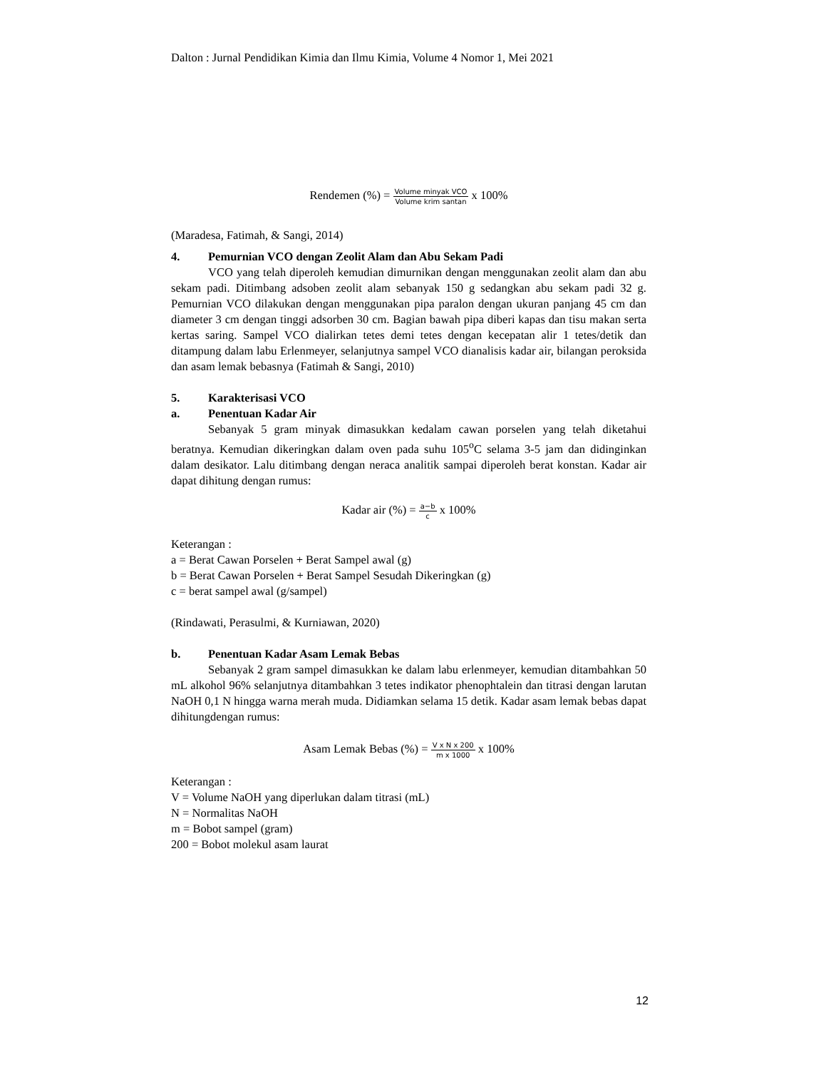Dalton : Jurnal Pendidikan Kimia dan Ilmu Kimia, Volume 4 Nomor 1, Mei 2021
Rendemen (%) = Volume minyak VCO Volume krim santan x 100%
(Maradesa, Fatimah, & Sangi, 2014)
4. Pemurnian VCO dengan Zeolit Alam dan Abu Sekam Padi
VCO yang telah diperoleh kemudian dimurnikan dengan menggunakan zeolit alam dan abu sekam padi. Ditimbang adsoben zeolit alam sebanyak 150 g sedangkan abu sekam padi 32 g. Pemurnian VCO dilakukan dengan menggunakan pipa paralon dengan ukuran panjang 45 cm dan diameter 3 cm dengan tinggi adsorben 30 cm. Bagian bawah pipa diberi kapas dan tisu makan serta kertas saring. Sampel VCO dialirkan tetes demi tetes dengan kecepatan alir 1 tetes/detik dan ditampung dalam labu Erlenmeyer, selanjutnya sampel VCO dianalisis kadar air, bilangan peroksida dan asam lemak bebasnya (Fatimah & Sangi, 2010)
5. Karakterisasi VCO
a. Penentuan Kadar Air
Sebanyak 5 gram minyak dimasukkan kedalam cawan porselen yang telah diketahui beratnya. Kemudian dikeringkan dalam oven pada suhu 105<sup>o</sup>C selama 3-5 jam dan didinginkan dalam desikator. Lalu ditimbang dengan neraca analitik sampai diperoleh berat konstan. Kadar air dapat dihitung dengan rumus:
Kadar air (%) = a−b c x 100%
Keterangan :
a = Berat Cawan Porselen + Berat Sampel awal (g)
b = Berat Cawan Porselen + Berat Sampel Sesudah Dikeringkan (g)
c = berat sampel awal (g/sampel)
(Rindawati, Perasulmi, & Kurniawan, 2020)
b. Penentuan Kadar Asam Lemak Bebas
Sebanyak 2 gram sampel dimasukkan ke dalam labu erlenmeyer, kemudian ditambahkan 50 mL alkohol 96% selanjutnya ditambahkan 3 tetes indikator phenophtalein dan titrasi dengan larutan NaOH 0,1 N hingga warna merah muda. Didiamkan selama 15 detik. Kadar asam lemak bebas dapat dihitungdengan rumus:
Asam Lemak Bebas (%) = V x N x 200 m x 1000 x 100%
Keterangan :
V = Volume NaOH yang diperlukan dalam titrasi (mL)
N = Normalitas NaOH
m = Bobot sampel (gram)
200 = Bobot molekul asam laurat
12